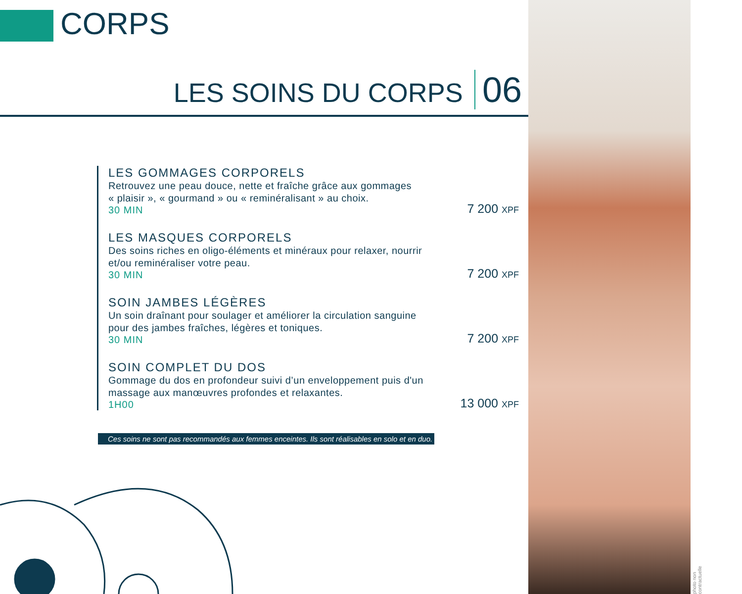CORPS
LES SOINS DU CORPS 06
LES GOMMAGES CORPORELS
Retrouvez une peau douce, nette et fraîche grâce aux gommages
« plaisir », « gourmand » ou « reminéralisant » au choix.
30 MIN
7 200 XPF
LES MASQUES CORPORELS
Des soins riches en oligo-éléments et minéraux pour relaxer, nourrir
et/ou reminéraliser votre peau.
30 MIN
7 200 XPF
SOIN JAMBES LÉGÈRES
Un soin draînant pour soulager et améliorer la circulation sanguine
pour des jambes fraîches, légères et toniques.
30 MIN
7 200 XPF
SOIN COMPLET DU DOS
Gommage du dos en profondeur suivi d’un enveloppement puis d'un
massage aux manœuvres profondes et relaxantes.
1H00
13 000 XPF
Ces soins ne sont pas recommandés aux femmes enceintes. Ils sont réalisables en solo et en duo.
photo non contractuelle